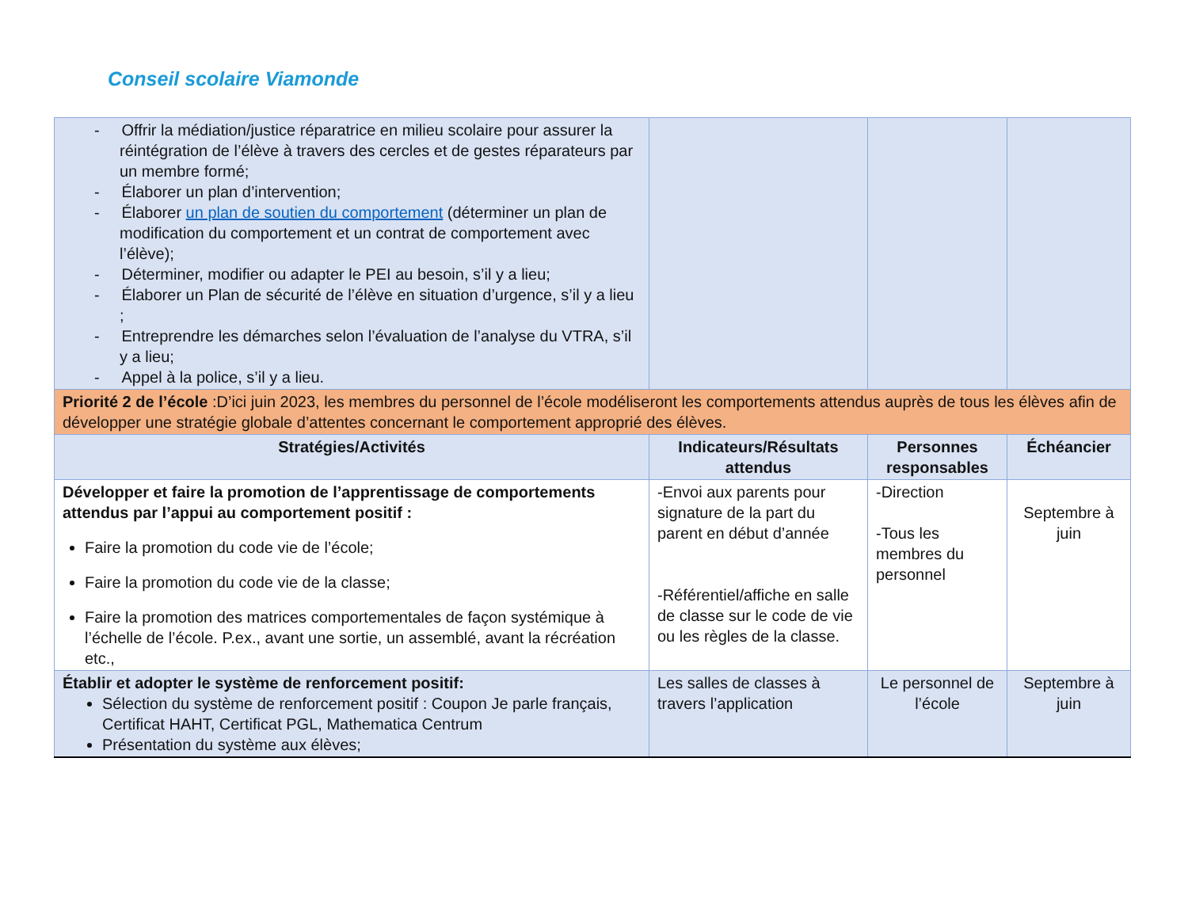Conseil scolaire Viamonde
| - Offrir la médiation/justice réparatrice en milieu scolaire pour assurer la réintégration de l’élève à travers des cercles et de gestes réparateurs par un membre formé; - Élaborer un plan d’intervention; - Élaborer un plan de soutien du comportement (déterminer un plan de modification du comportement et un contrat de comportement avec l’élève); - Déterminer, modifier ou adapter le PEI au besoin, s’il y a lieu; - Élaborer un Plan de sécurité de l’élève en situation d’urgence, s’il y a lieu ; - Entreprendre les démarches selon l’évaluation de l’analyse du VTRA, s’il y a lieu; - Appel à la police, s’il y a lieu. | | | |
| Priorité 2 de l’école :D’ici juin 2023, les membres du personnel de l’école modéliseront les comportements attendus auprès de tous les élèves afin de développer une stratégie globale d’attentes concernant le comportement approprié des élèves. | | | |
| Stratégies/Activités | Indicateurs/Résultats attendus | Personnes responsables | Échéancier |
| Développer et faire la promotion de l’apprentissage de comportements attendus par l’appui au comportement positif : Faire la promotion du code vie de l’école; Faire la promotion du code vie de la classe; Faire la promotion des matrices comportementales de façon systémique à l’échelle de l’école. P.ex., avant une sortie, un assemblé, avant la récréation etc., | -Envoi aux parents pour signature de la part du parent en début d’année -Référentiel/affiche en salle de classe sur le code de vie ou les règles de la classe. | -Direction -Tous les membres du personnel | Septembre à juin |
| Établir et adopter le système de renforcement positif: Sélection du système de renforcement positif : Coupon Je parle français, Certificat HAHT, Certificat PGL, Mathematica Centrum Présentation du système aux élèves; | Les salles de classes à travers l’application | Le personnel de l’école | Septembre à juin |